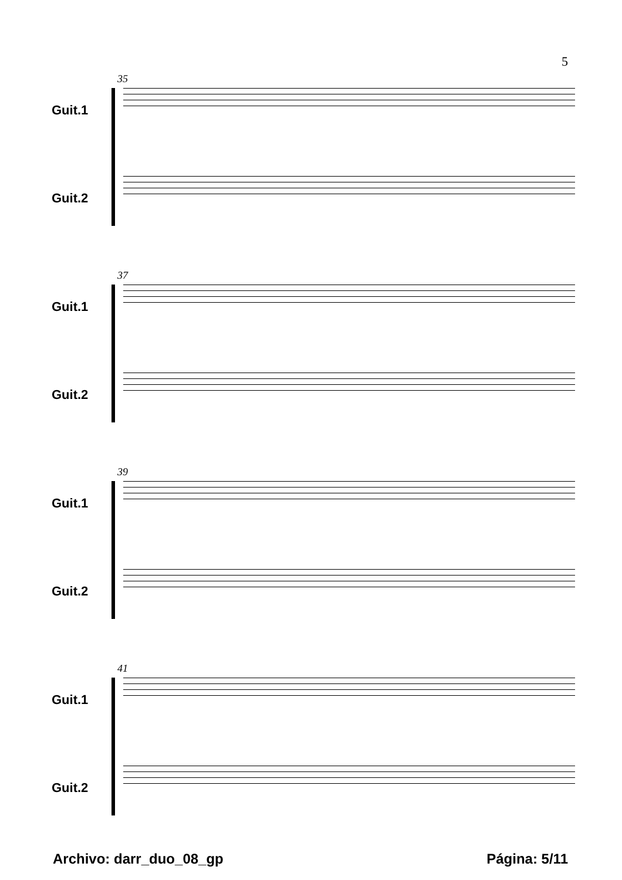5
35
Guit.1
Guit.2
37
Guit.1
Guit.2
39
Guit.1
Guit.2
41
Guit.1
Guit.2
Archivo: darr_duo_08_gp Página: 5/11